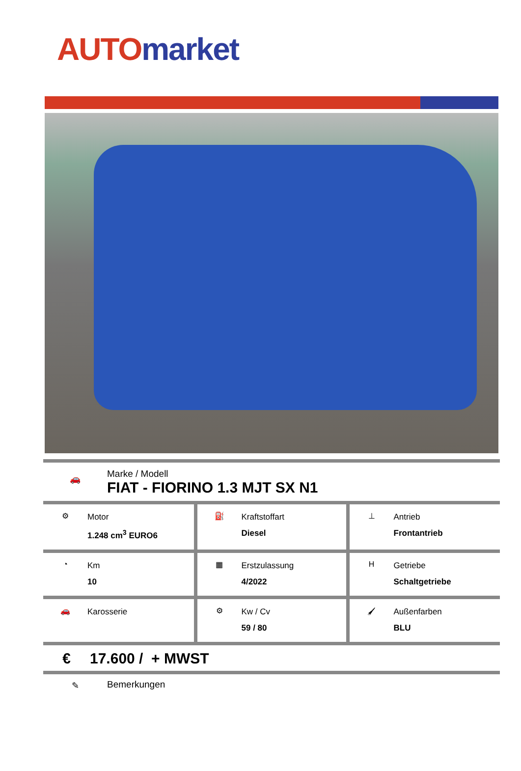AUTO market
🚗
Marke / Modell
FIAT - FIORINO 1.3 MJT SX N1
| ⚙ Motor 1.248 cm<sup>3</sup> EURO6 | ⛽ Kraftstoffart Diesel | ⊥ Antrieb Frontantrieb |
| ◔ Km 10 | ▦ Erstzulassung 4/2022 | H Getriebe Schaltgetriebe |
| 🚗 Karosserie | ⚙ Kw / Cv 59 / 80 | 🖌 Außenfarben BLU |
€ 17.600 / + MWST
✎ Bemerkungen